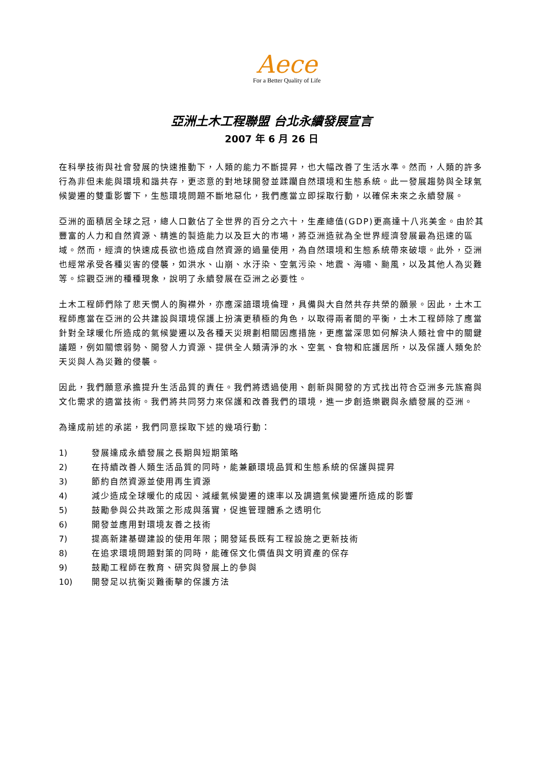Aece
For a Better Quality of Life
亞洲土木工程聯盟 台北永續發展宣言
2007 年 6 月 26 日
在科學技術與社會發展的快速推動下，人類的能力不斷提昇，也大幅改善了生活水準。然而，人類的許多行為非但未能與環境和諧共存，更恣意的對地球開發並蹂躪自然環境和生態系統。此一發展趨勢與全球氣候變遷的雙重影響下，生態環境問題不斷地惡化，我們應當立即採取行動，以確保未來之永續發展。
亞洲的面積居全球之冠，總人口數佔了全世界的百分之六十，生產總值(GDP)更高達十八兆美金。由於其豐富的人力和自然資源、精進的製造能力以及巨大的市場，將亞洲造就為全世界經濟發展最為迅速的區域。然而，經濟的快速成長欲也造成自然資源的過量使用，為自然環境和生態系統帶來破壞。此外，亞洲也經常承受各種災害的侵襲，如洪水、山崩、水汙染、空氣污染、地震、海嘯、颱風，以及其他人為災難等。綜觀亞洲的種種現象，說明了永續發展在亞洲之必要性。
土木工程師們除了悲天憫人的胸襟外，亦應深諳環境倫理，具備與大自然共存共榮的願景。因此，土木工程師應當在亞洲的公共建設與環境保護上扮演更積極的角色，以取得兩者間的平衡，土木工程師除了應當針對全球暖化所造成的氣候變遷以及各種天災規劃相關因應措施，更應當深思如何解決人類社會中的關鍵議題，例如關懷弱勢、開發人力資源、提供全人類清淨的水、空氣、食物和庇護居所，以及保護人類免於天災與人為災難的侵襲。
因此，我們願意承擔提升生活品質的責任。我們將透過使用、創新與開發的方式找出符合亞洲多元族裔與文化需求的適當技術。我們將共同努力來保護和改善我們的環境，進一步創造樂觀與永續發展的亞洲。
為達成前述的承諾，我們同意採取下述的幾項行動：
1) 發展達成永續發展之長期與短期策略
2) 在持續改善人類生活品質的同時，能兼顧環境品質和生態系統的保護與提昇
3) 節約自然資源並使用再生資源
4) 減少造成全球暖化的成因、減緩氣候變遷的速率以及調適氣候變遷所造成的影響
5) 鼓勵參與公共政策之形成與落實，促進管理體系之透明化
6) 開發並應用對環境友善之技術
7) 提高新建基礎建設的使用年限；開發延長既有工程設施之更新技術
8) 在追求環境問題對策的同時，能確保文化價值與文明資產的保存
9) 鼓勵工程師在教育、研究與發展上的參與
10) 開發足以抗衡災難衝擊的保護方法